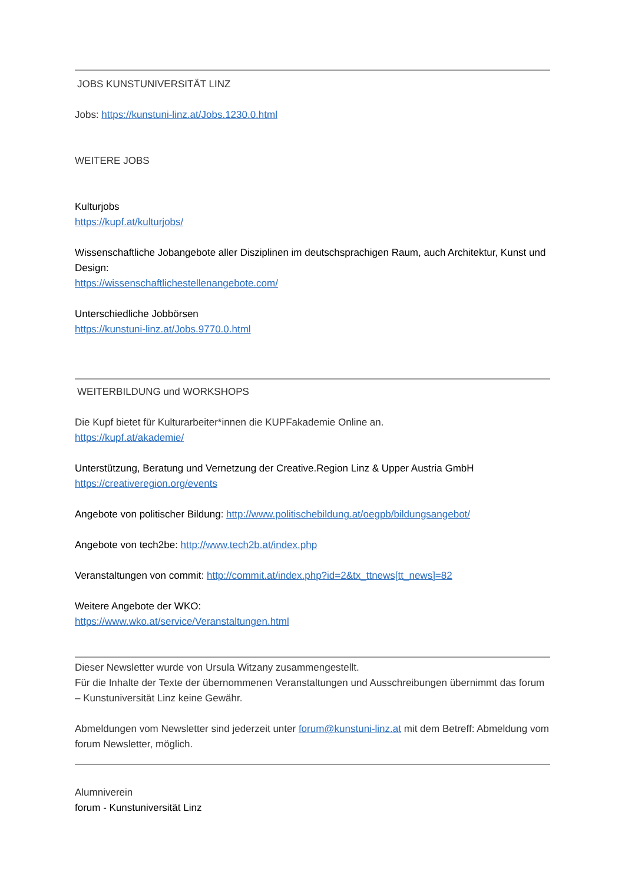JOBS KUNSTUNIVERSITÄT LINZ
Jobs: https://kunstuni-linz.at/Jobs.1230.0.html
WEITERE JOBS
Kulturjobs
https://kupf.at/kulturjobs/
Wissenschaftliche Jobangebote aller Disziplinen im deutschsprachigen Raum, auch Architektur, Kunst und Design:
https://wissenschaftlichestellenangebote.com/
Unterschiedliche Jobbörsen
https://kunstuni-linz.at/Jobs.9770.0.html
WEITERBILDUNG und WORKSHOPS
Die Kupf bietet für Kulturarbeiter*innen die KUPFakademie Online an.
https://kupf.at/akademie/
Unterstützung, Beratung und Vernetzung der Creative.Region Linz & Upper Austria GmbH
https://creativeregion.org/events
Angebote von politischer Bildung: http://www.politischebildung.at/oegpb/bildungsangebot/
Angebote von tech2be: http://www.tech2b.at/index.php
Veranstaltungen von commit: http://commit.at/index.php?id=2&tx_ttnews[tt_news]=82
Weitere Angebote der WKO:
https://www.wko.at/service/Veranstaltungen.html
Dieser Newsletter wurde von Ursula Witzany zusammengestellt.
Für die Inhalte der Texte der übernommenen Veranstaltungen und Ausschreibungen übernimmt das forum – Kunstuniversität Linz keine Gewähr.
Abmeldungen vom Newsletter sind jederzeit unter forum@kunstuni-linz.at mit dem Betreff: Abmeldung vom forum Newsletter, möglich.
Alumniverein
forum - Kunstuniversität Linz